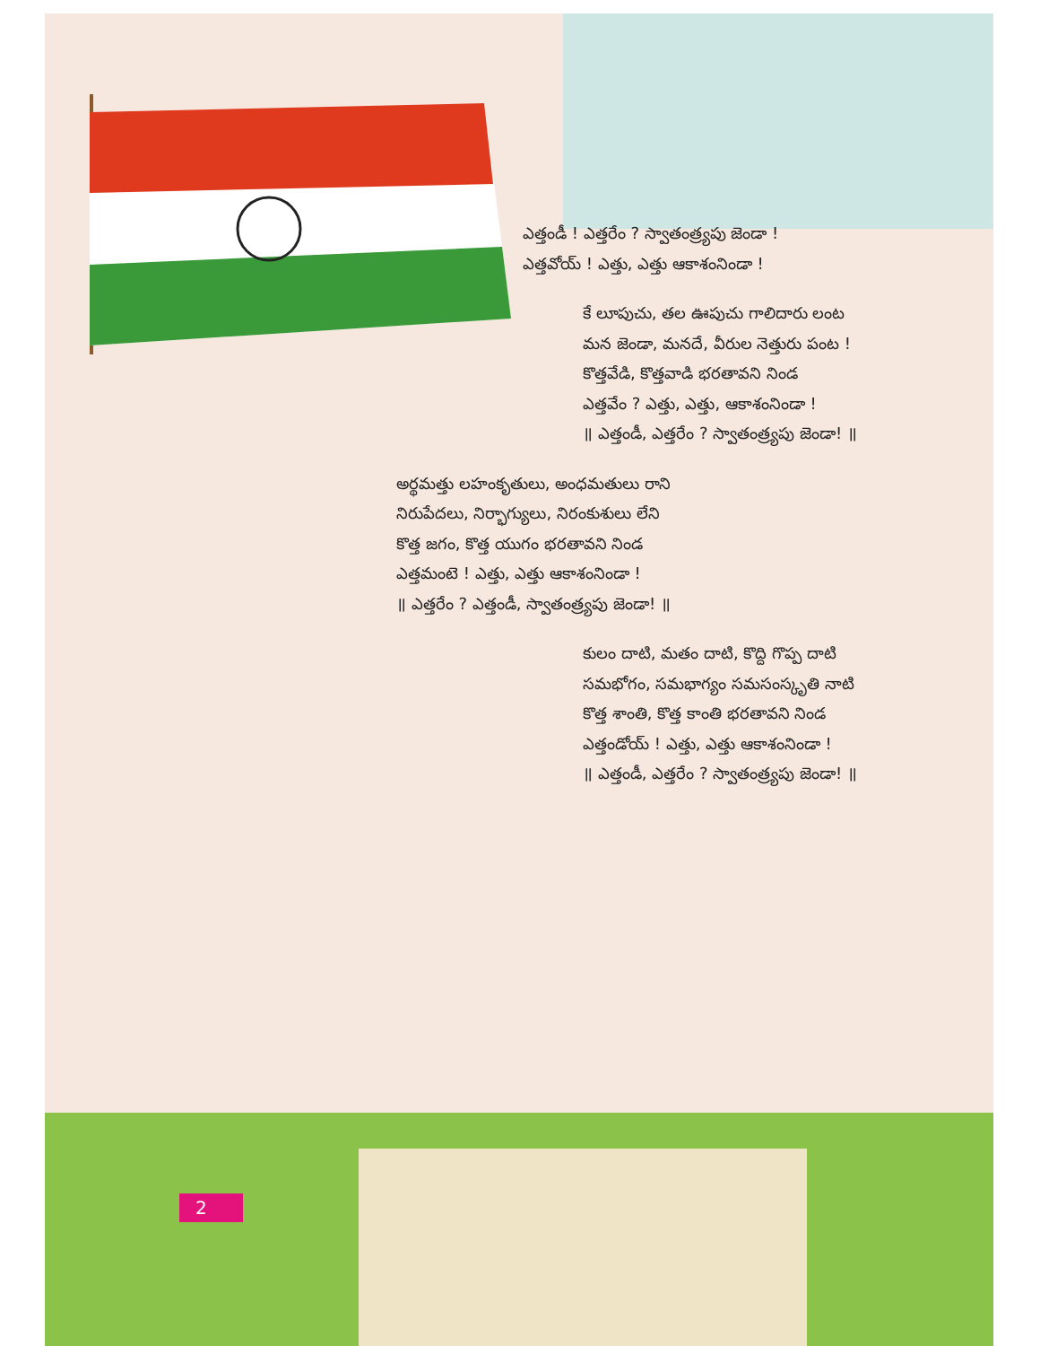ఎత్తండీ ! ఎత్తరేం ? స్వాతంత్ర్యపు జెండా !
ఎత్తవోయ్ ! ఎత్తు, ఎత్తు ఆకాశంనిండా !
కే లూపుచు, తల ఊపుచు గాలిదారు లంట
మన జెండా, మనదే, వీరుల నెత్తురు పంట !
కొత్తవేడి, కొత్తవాడి భరతావని నిండ
ఎత్తవేం ? ఎత్తు, ఎత్తు, ఆకాశంనిండా !
॥ ఎత్తండీ, ఎత్తరేం ? స్వాతంత్ర్యపు జెండా! ॥
అర్థమత్తు లహంకృతులు, అంధమతులు రాని
నిరుపేదలు, నిర్భాగ్యులు, నిరంకుశులు లేని
కొత్త జగం, కొత్త యుగం భరతావని నిండ
ఎత్తమంటె ! ఎత్తు, ఎత్తు ఆకాశంనిండా !
॥ ఎత్తరేం ? ఎత్తండీ, స్వాతంత్ర్యపు జెండా! ॥
కులం దాటి, మతం దాటి, కొద్ది గొప్ప దాటి
సమభోగం, సమభాగ్యం సమసంస్కృతి నాటి
కొత్త శాంతి, కొత్త కాంతి భరతావని నిండ
ఎత్తండోయ్ ! ఎత్తు, ఎత్తు ఆకాశంనిండా !
॥ ఎత్తండీ, ఎత్తరేం ? స్వాతంత్ర్యపు జెండా! ॥
2